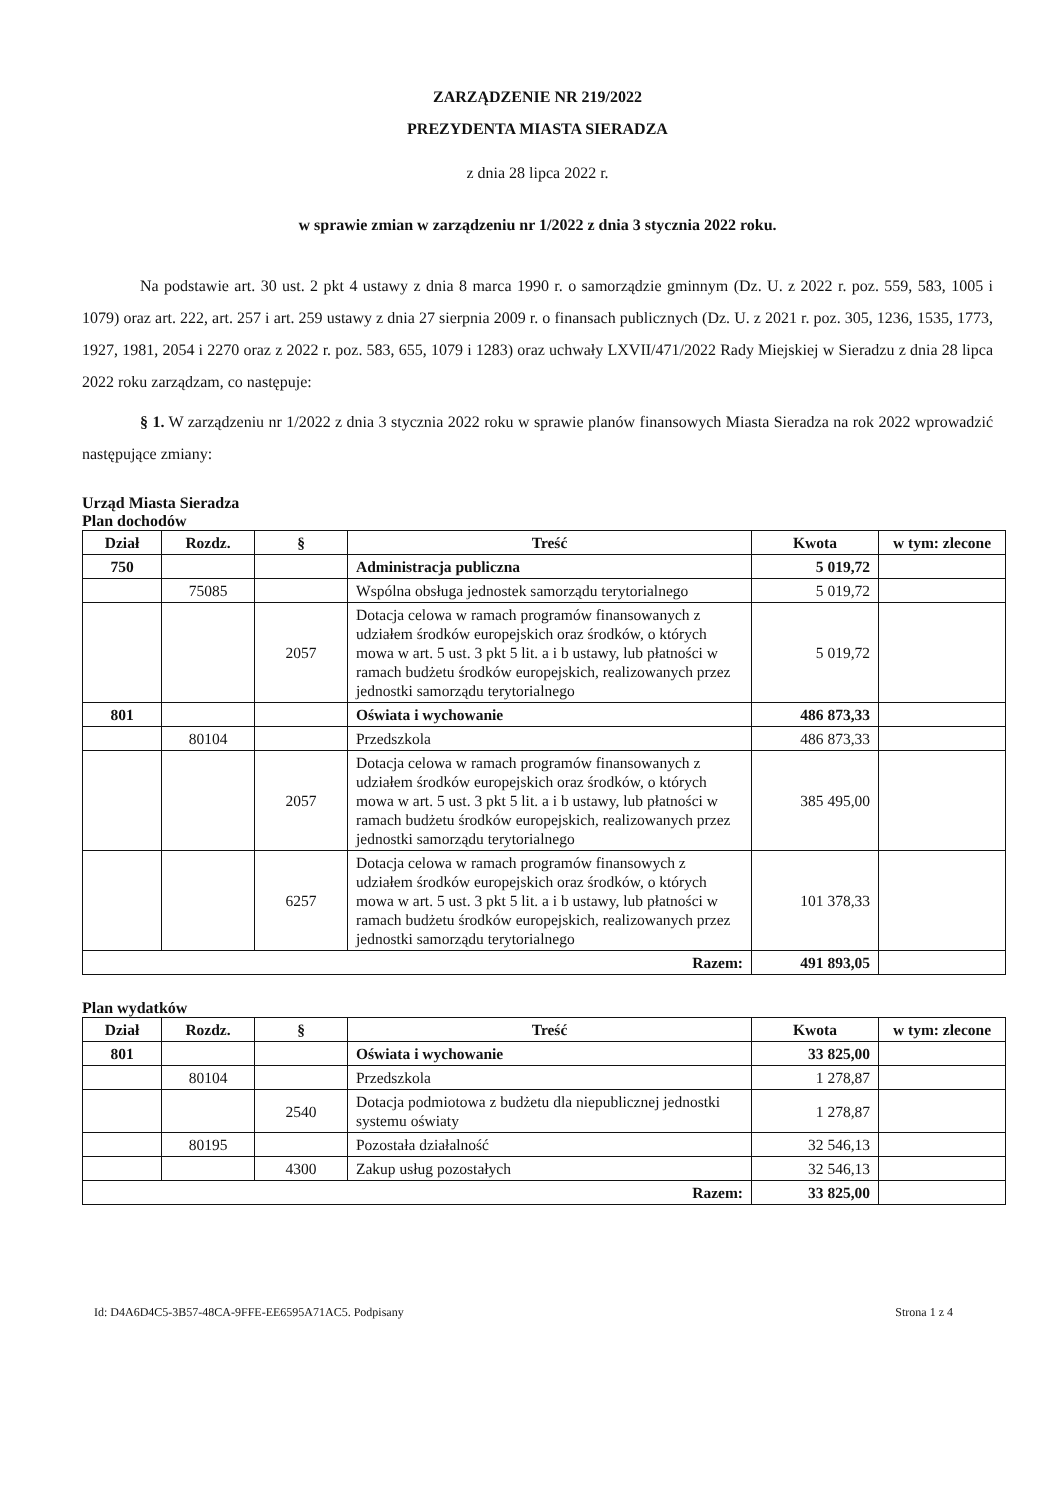ZARZĄDZENIE NR 219/2022
PREZYDENTA MIASTA SIERADZA
z dnia 28 lipca 2022 r.
w sprawie zmian w zarządzeniu nr 1/2022 z dnia 3 stycznia 2022 roku.
Na podstawie art. 30 ust. 2 pkt 4 ustawy z dnia 8 marca 1990 r. o samorządzie gminnym (Dz. U. z 2022 r. poz. 559, 583, 1005 i 1079) oraz art. 222, art. 257 i art. 259 ustawy z dnia 27 sierpnia 2009 r. o finansach publicznych (Dz. U. z 2021 r. poz. 305, 1236, 1535, 1773, 1927, 1981, 2054 i 2270 oraz z 2022 r. poz. 583, 655, 1079 i 1283) oraz uchwały LXVII/471/2022 Rady Miejskiej w Sieradzu z dnia 28 lipca 2022 roku zarządzam, co następuje:
§ 1. W zarządzeniu nr 1/2022 z dnia 3 stycznia 2022 roku w sprawie planów finansowych Miasta Sieradza na rok 2022 wprowadzić następujące zmiany:
Urząd Miasta Sieradza
Plan dochodów
| Dział | Rozdz. | § | Treść | Kwota | w tym: zlecone |
| --- | --- | --- | --- | --- | --- |
| 750 | | | Administracja publiczna | 5 019,72 | |
| | 75085 | | Wspólna obsługa jednostek samorządu terytorialnego | 5 019,72 | |
| | | 2057 | Dotacja celowa w ramach programów finansowanych z udziałem środków europejskich oraz środków, o których mowa w art. 5 ust. 3 pkt 5 lit. a i b ustawy, lub płatności w ramach budżetu środków europejskich, realizowanych przez jednostki samorządu terytorialnego | 5 019,72 | |
| 801 | | | Oświata i wychowanie | 486 873,33 | |
| | 80104 | | Przedszkola | 486 873,33 | |
| | | 2057 | Dotacja celowa w ramach programów finansowanych z udziałem środków europejskich oraz środków, o których mowa w art. 5 ust. 3 pkt 5 lit. a i b ustawy, lub płatności w ramach budżetu środków europejskich, realizowanych przez jednostki samorządu terytorialnego | 385 495,00 | |
| | | 6257 | Dotacja celowa w ramach programów finansowych z udziałem środków europejskich oraz środków, o których mowa w art. 5 ust. 3 pkt 5 lit. a i b ustawy, lub płatności w ramach budżetu środków europejskich, realizowanych przez jednostki samorządu terytorialnego | 101 378,33 | |
| Razem: | | | | 491 893,05 | |
Plan wydatków
| Dział | Rozdz. | § | Treść | Kwota | w tym: zlecone |
| --- | --- | --- | --- | --- | --- |
| 801 | | | Oświata i wychowanie | 33 825,00 | |
| | 80104 | | Przedszkola | 1 278,87 | |
| | | 2540 | Dotacja podmiotowa z budżetu dla niepublicznej jednostki systemu oświaty | 1 278,87 | |
| | 80195 | | Pozostała działalność | 32 546,13 | |
| | | 4300 | Zakup usług pozostałych | 32 546,13 | |
| Razem: | | | | 33 825,00 | |
Id: D4A6D4C5-3B57-48CA-9FFE-EE6595A71AC5. Podpisany Strona 1 z 4